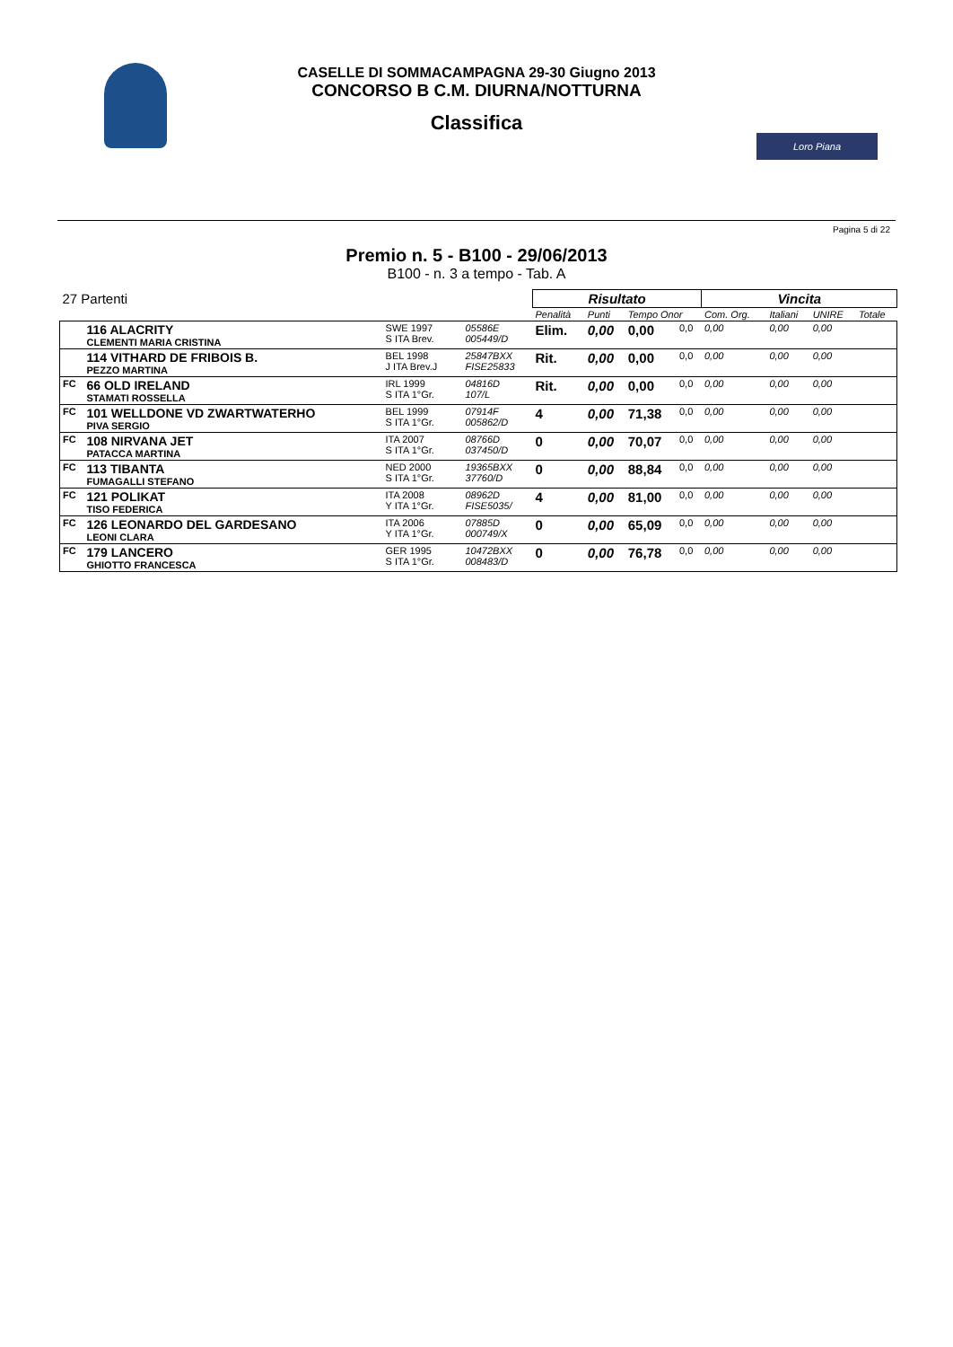CASELLE DI SOMMACAMPAGNA 29-30 Giugno 2013
CONCORSO B C.M. DIURNA/NOTTURNA
Classifica
Loro Piana
Pagina 5 di 22
Premio n. 5 - B100 - 29/06/2013
B100 - n. 3 a tempo - Tab. A
| 27 Partenti | | | | | Risultato | | | | Vincita | | | |
| --- | --- | --- | --- | --- | --- | --- | --- | --- | --- | --- | --- | --- |
| | | | | | Penalità | Punti | Tempo Onor | | Com. Org. | Italiani | UNIRE | Totale |
| | 116 ALACRITY CLEMENTI MARIA CRISTINA | SWE 1997 S ITA Brev. | | 05586E 005449/D | Elim. | 0,00 | 0,00 | 0,0 | 0,00 | 0,00 | 0,00 | |
| | 114 VITHARD DE FRIBOIS B. PEZZO MARTINA | BEL 1998 J ITA Brev.J | | 25847BXX FISE25833 | Rit. | 0,00 | 0,00 | 0,0 | 0,00 | 0,00 | 0,00 | |
| FC | 66 OLD IRELAND STAMATI ROSSELLA | IRL 1999 S ITA 1°Gr. | | 04816D 107/L | Rit. | 0,00 | 0,00 | 0,0 | 0,00 | 0,00 | 0,00 | |
| FC | 101 WELLDONE VD ZWARTWATERHO PIVA SERGIO | BEL 1999 S ITA 1°Gr. | | 07914F 005862/D | 4 | 0,00 | 71,38 | 0,0 | 0,00 | 0,00 | 0,00 | |
| FC | 108 NIRVANA JET PATACCA MARTINA | ITA 2007 S ITA 1°Gr. | | 08766D 037450/D | 0 | 0,00 | 70,07 | 0,0 | 0,00 | 0,00 | 0,00 | |
| FC | 113 TIBANTA FUMAGALLI STEFANO | NED 2000 S ITA 1°Gr. | | 19365BXX 37760/D | 0 | 0,00 | 88,84 | 0,0 | 0,00 | 0,00 | 0,00 | |
| FC | 121 POLIKAT TISO FEDERICA | ITA 2008 Y ITA 1°Gr. | | 08962D FISE5035/ | 4 | 0,00 | 81,00 | 0,0 | 0,00 | 0,00 | 0,00 | |
| FC | 126 LEONARDO DEL GARDESANO LEONI CLARA | ITA 2006 Y ITA 1°Gr. | | 07885D 000749/X | 0 | 0,00 | 65,09 | 0,0 | 0,00 | 0,00 | 0,00 | |
| FC | 179 LANCERO GHIOTTO FRANCESCA | GER 1995 S ITA 1°Gr. | | 10472BXX 008483/D | 0 | 0,00 | 76,78 | 0,0 | 0,00 | 0,00 | 0,00 | |